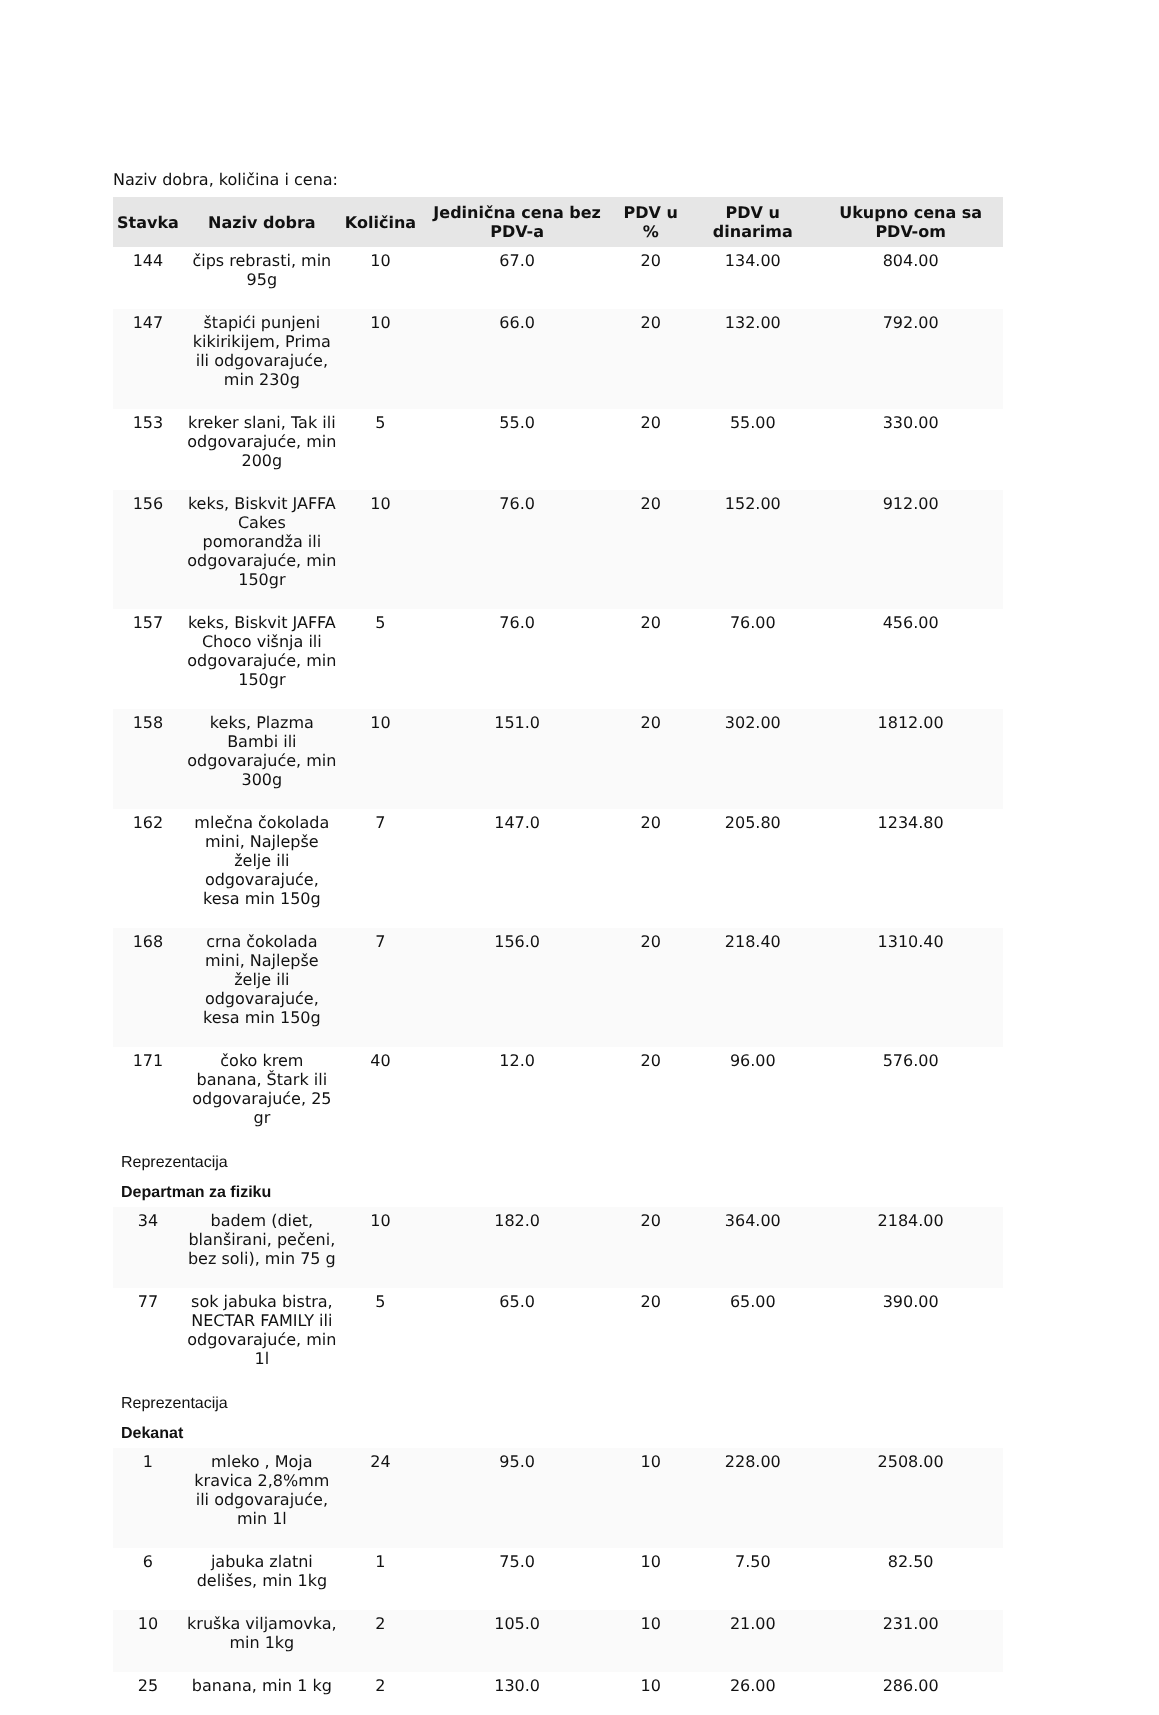Naziv dobra, količina i cena:
| Stavka | Naziv dobra | Količina | Jedinična cena bez PDV-a | PDV u % | PDV u dinarima | Ukupno cena sa PDV-om |
| --- | --- | --- | --- | --- | --- | --- |
| 144 | čips rebrasti, min 95g | 10 | 67.0 | 20 | 134.00 | 804.00 |
| 147 | štapići punjeni kikirikijem, Prima ili odgovarajuće, min 230g | 10 | 66.0 | 20 | 132.00 | 792.00 |
| 153 | kreker slani, Tak ili odgovarajuće, min 200g | 5 | 55.0 | 20 | 55.00 | 330.00 |
| 156 | keks, Biskvit JAFFA Cakes pomorandža ili odgovarajuće, min 150gr | 10 | 76.0 | 20 | 152.00 | 912.00 |
| 157 | keks, Biskvit JAFFA Choco višnja ili odgovarajuće, min 150gr | 5 | 76.0 | 20 | 76.00 | 456.00 |
| 158 | keks, Plazma Bambi ili odgovarajuće, min 300g | 10 | 151.0 | 20 | 302.00 | 1812.00 |
| 162 | mlečna čokolada mini, Najlepše želje ili odgovarajuće, kesa min 150g | 7 | 147.0 | 20 | 205.80 | 1234.80 |
| 168 | crna čokolada mini, Najlepše želje ili odgovarajuće, kesa min 150g | 7 | 156.0 | 20 | 218.40 | 1310.40 |
| 171 | čoko krem banana, Štark ili odgovarajuće, 25 gr | 40 | 12.0 | 20 | 96.00 | 576.00 |
| Reprezentacija | | | | | | |
| Departman za fiziku | | | | | | |
| 34 | badem (diet, blanširani, pečeni, bez soli), min 75 g | 10 | 182.0 | 20 | 364.00 | 2184.00 |
| 77 | sok jabuka bistra, NECTAR FAMILY ili odgovarajuće, min 1l | 5 | 65.0 | 20 | 65.00 | 390.00 |
| Reprezentacija | | | | | | |
| Dekanat | | | | | | |
| 1 | mleko , Moja kravica 2,8%mm ili odgovarajuće, min 1l | 24 | 95.0 | 10 | 228.00 | 2508.00 |
| 6 | jabuka zlatni delišes, min 1kg | 1 | 75.0 | 10 | 7.50 | 82.50 |
| 10 | kruška viljamovka, min 1kg | 2 | 105.0 | 10 | 21.00 | 231.00 |
| 25 | banana, min 1 kg | 2 | 130.0 | 10 | 26.00 | 286.00 |